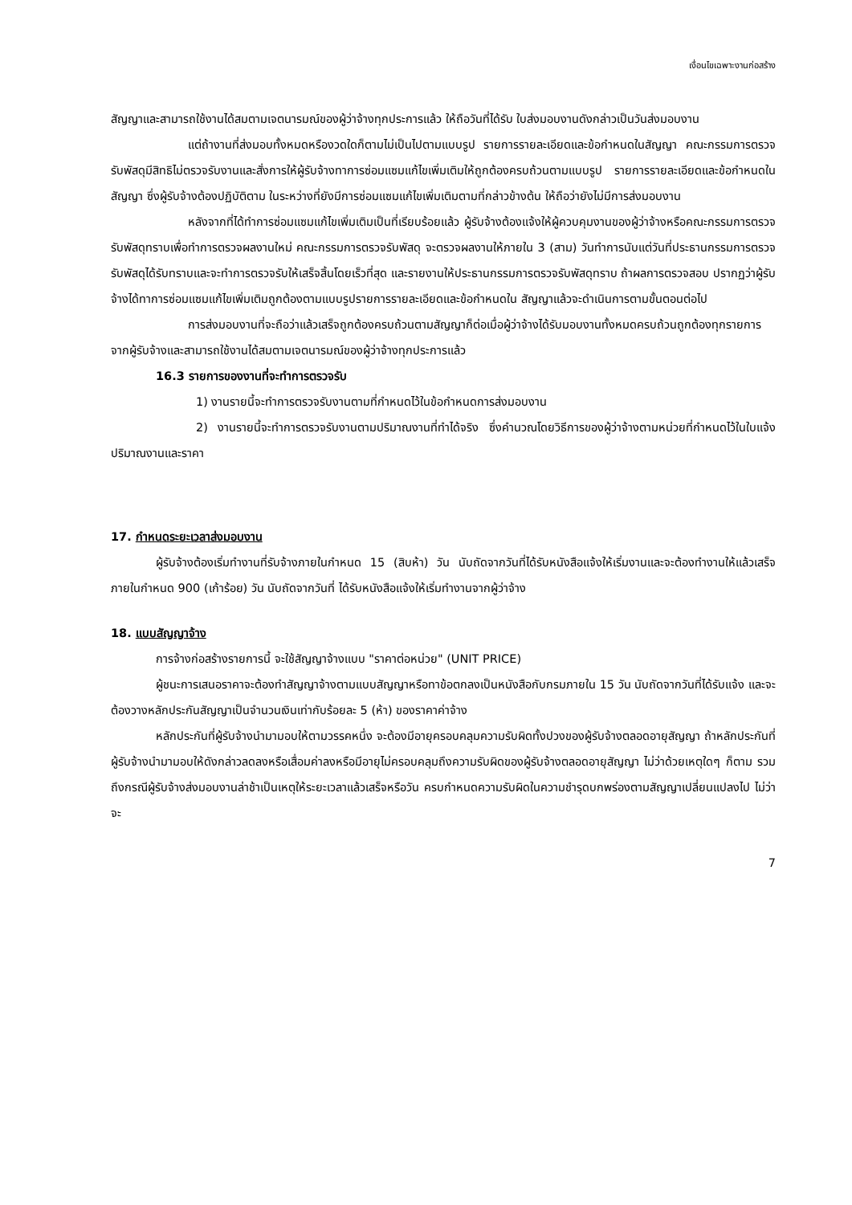เงื่อนไขเฉพาะงานก่อสร้าง
สัญญาและสามารถใช้งานได้สมตามเจตนารมณ์ของผู้ว่าจ้างทุกประการแล้ว ให้ถือวันที่ได้รับ ใบส่งมอบงานดังกล่าวเป็นวันส่งมอบงาน
แต่ถ้างานที่ส่งมอบทั้งหมดหรืองวดใดก็ตามไม่เป็นไปตามแบบรูป รายการรายละเอียดและข้อกำหนดในสัญญา คณะกรรมการตรวจรับพัสดุมีสิทธิไม่ตรวจรับงานและสั่งการให้ผู้รับจ้างทาการซ่อมแซมแก้ไขเพิ่มเติมให้ถูกต้องครบถ้วนตามแบบรูป รายการรายละเอียดและข้อกำหนดในสัญญา ซึ่งผู้รับจ้างต้องปฏิบัติตาม ในระหว่างที่ยังมีการซ่อมแซมแก้ไขเพิ่มเติมตามที่กล่าวข้างต้น ให้ถือว่ายังไม่มีการส่งมอบงาน
หลังจากที่ได้ทำการซ่อมแซมแก้ไขเพิ่มเติมเป็นที่เรียบร้อยแล้ว ผู้รับจ้างต้องแจ้งให้ผู้ควบคุมงานของผู้ว่าจ้างหรือคณะกรรมการตรวจรับพัสดุทราบเพื่อทำการตรวจผลงานใหม่ คณะกรรมการตรวจรับพัสดุ จะตรวจผลงานให้ภายใน 3 (สาม) วันทำการนับแต่วันที่ประธานกรรมการตรวจรับพัสดุได้รับทราบและจะทำการตรวจรับให้เสร็จสิ้นโดยเร็วที่สุด และรายงานให้ประธานกรรมการตรวจรับพัสดุทราบ ถ้าผลการตรวจสอบ ปรากฏว่าผู้รับจ้างได้ทาการซ่อมแซมแก้ไขเพิ่มเติมถูกต้องตามแบบรูปรายการรายละเอียดและข้อกำหนดใน สัญญาแล้วจะดำเนินการตามขั้นตอนต่อไป
การส่งมอบงานที่จะถือว่าแล้วเสร็จถูกต้องครบถ้วนตามสัญญาก็ต่อเมื่อผู้ว่าจ้างได้รับมอบงานทั้งหมดครบถ้วนถูกต้องทุกรายการจากผู้รับจ้างและสามารถใช้งานได้สมตามเจตนารมณ์ของผู้ว่าจ้างทุกประการแล้ว
16.3 รายการของงานที่จะทำการตรวจรับ
1) งานรายนี้จะทำการตรวจรับงานตามที่กำหนดไว้ในข้อกำหนดการส่งมอบงาน
2) งานรายนี้จะทำการตรวจรับงานตามปริมาณงานที่ทำได้จริง ซึ่งคำนวณโดยวิธีการของผู้ว่าจ้างตามหน่วยที่กำหนดไว้ในใบแจ้งปริมาณงานและราคา
17. กำหนดระยะเวลาส่งมอบงาน
ผู้รับจ้างต้องเริ่มทำงานที่รับจ้างภายในกำหนด 15 (สิบห้า) วัน นับถัดจากวันที่ได้รับหนังสือแจ้งให้เริ่มงานและจะต้องทำงานให้แล้วเสร็จ ภายในกำหนด 900 (เก้าร้อย) วัน นับถัดจากวันที่ ได้รับหนังสือแจ้งให้เริ่มทำงานจากผู้ว่าจ้าง
18. แบบสัญญาจ้าง
การจ้างก่อสร้างรายการนี้ จะใช้สัญญาจ้างแบบ "ราคาต่อหน่วย" (UNIT PRICE)
ผู้ชนะการเสนอราคาจะต้องทำสัญญาจ้างตามแบบสัญญาหรือทาข้อตกลงเป็นหนังสือกับกรมภายใน 15 วัน นับถัดจากวันที่ได้รับแจ้ง และจะต้องวางหลักประกันสัญญาเป็นจำนวนเงินเท่ากับร้อยละ 5 (ห้า) ของราคาค่าจ้าง
หลักประกันที่ผู้รับจ้างนำมามอบให้ตามวรรคหนึ่ง จะต้องมีอายุครอบคลุมความรับผิดทั้งปวงของผู้รับจ้างตลอดอายุสัญญา ถ้าหลักประกันที่ผู้รับจ้างนำมามอบให้ดังกล่าวลดลงหรือเสื่อมค่าลงหรือมีอายุไม่ครอบคลุมถึงความรับผิดของผู้รับจ้างตลอดอายุสัญญา ไม่ว่าด้วยเหตุใดๆ ก็ตาม รวมถึงกรณีผู้รับจ้างส่งมอบงานล่าช้าเป็นเหตุให้ระยะเวลาแล้วเสร็จหรือวัน ครบกำหนดความรับผิดในความชำรุดบกพร่องตามสัญญาเปลี่ยนแปลงไป ไม่ว่าจะ
7